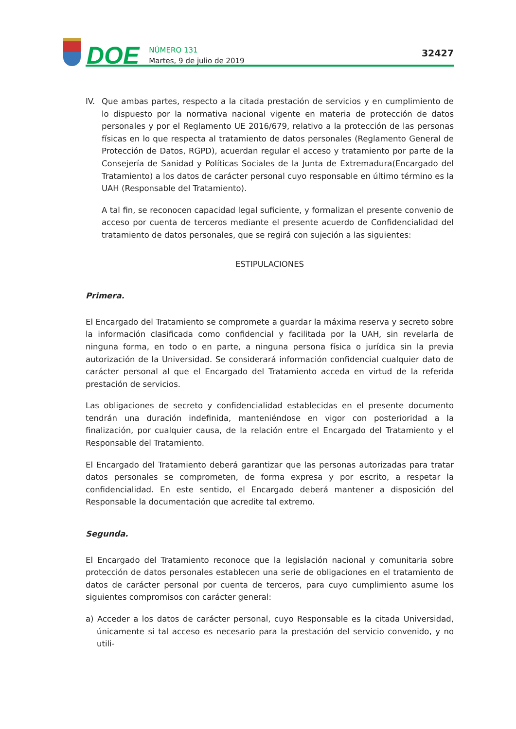DOE
NÚMERO 131
Martes, 9 de julio de 2019
32427
IV. Que ambas partes, respecto a la citada prestación de servicios y en cumplimiento de lo dispuesto por la normativa nacional vigente en materia de protección de datos personales y por el Reglamento UE 2016/679, relativo a la protección de las personas físicas en lo que respecta al tratamiento de datos personales (Reglamento General de Protección de Datos, RGPD), acuerdan regular el acceso y tratamiento por parte de la Consejería de Sanidad y Políticas Sociales de la Junta de Extremadura(Encargado del Tratamiento) a los datos de carácter personal cuyo responsable en último término es la UAH (Responsable del Tratamiento).
A tal fin, se reconocen capacidad legal suficiente, y formalizan el presente convenio de acceso por cuenta de terceros mediante el presente acuerdo de Confidencialidad del tratamiento de datos personales, que se regirá con sujeción a las siguientes:
ESTIPULACIONES
Primera.
El Encargado del Tratamiento se compromete a guardar la máxima reserva y secreto sobre la información clasificada como confidencial y facilitada por la UAH, sin revelarla de ninguna forma, en todo o en parte, a ninguna persona física o jurídica sin la previa autorización de la Universidad. Se considerará información confidencial cualquier dato de carácter personal al que el Encargado del Tratamiento acceda en virtud de la referida prestación de servicios.
Las obligaciones de secreto y confidencialidad establecidas en el presente documento tendrán una duración indefinida, manteniéndose en vigor con posterioridad a la finalización, por cualquier causa, de la relación entre el Encargado del Tratamiento y el Responsable del Tratamiento.
El Encargado del Tratamiento deberá garantizar que las personas autorizadas para tratar datos personales se comprometen, de forma expresa y por escrito, a respetar la confidencialidad. En este sentido, el Encargado deberá mantener a disposición del Responsable la documentación que acredite tal extremo.
Segunda.
El Encargado del Tratamiento reconoce que la legislación nacional y comunitaria sobre protección de datos personales establecen una serie de obligaciones en el tratamiento de datos de carácter personal por cuenta de terceros, para cuyo cumplimiento asume los siguientes compromisos con carácter general:
a) Acceder a los datos de carácter personal, cuyo Responsable es la citada Universidad, únicamente si tal acceso es necesario para la prestación del servicio convenido, y no utili-